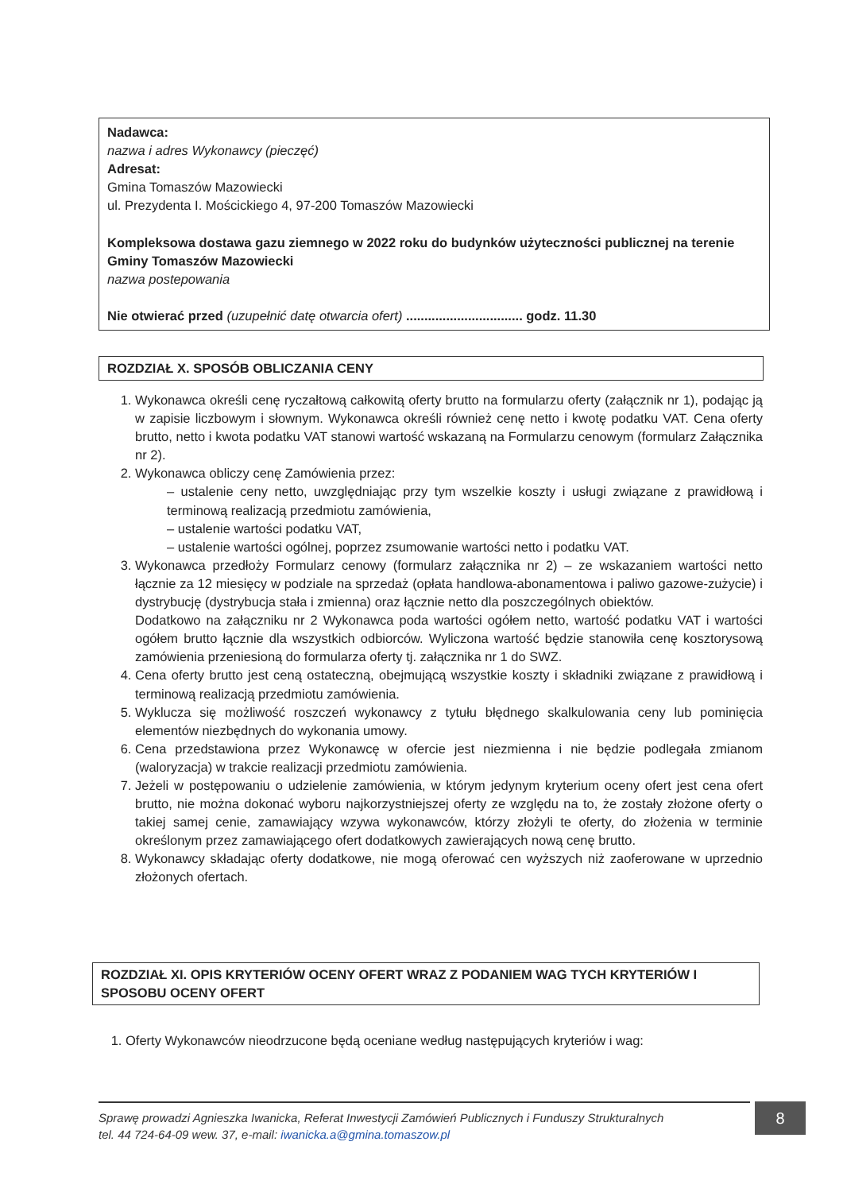Nadawca:
nazwa i adres Wykonawcy (pieczęć)
Adresat:
Gmina Tomaszów Mazowiecki
ul. Prezydenta I. Mościckiego 4, 97-200 Tomaszów Mazowiecki
Kompleksowa dostawa gazu ziemnego w 2022 roku do budynków użyteczności publicznej na terenie Gminy Tomaszów Mazowiecki
nazwa postepowania
Nie otwierać przed (uzupełnić datę otwarcia ofert) ................................ godz. 11.30
ROZDZIAŁ X. SPOSÓB OBLICZANIA CENY
1. Wykonawca określi cenę ryczałtową całkowitą oferty brutto na formularzu oferty (załącznik nr 1), podając ją w zapisie liczbowym i słownym. Wykonawca określi również cenę netto i kwotę podatku VAT. Cena oferty brutto, netto i kwota podatku VAT stanowi wartość wskazaną na Formularzu cenowym (formularz Załącznika nr 2).
2. Wykonawca obliczy cenę Zamówienia przez:
– ustalenie ceny netto, uwzględniając przy tym wszelkie koszty i usługi związane z prawidłową i terminową realizacją przedmiotu zamówienia,
– ustalenie wartości podatku VAT,
– ustalenie wartości ogólnej, poprzez zsumowanie wartości netto i podatku VAT.
3. Wykonawca przedłoży Formularz cenowy (formularz załącznika nr 2) – ze wskazaniem wartości netto łącznie za 12 miesięcy w podziale na sprzedaż (opłata handlowa-abonamentowa i paliwo gazowe-zużycie) i dystrybucję (dystrybucja stała i zmienna) oraz łącznie netto dla poszczególnych obiektów.
Dodatkowo na załączniku nr 2 Wykonawca poda wartości ogółem netto, wartość podatku VAT i wartości ogółem brutto łącznie dla wszystkich odbiorców. Wyliczona wartość będzie stanowiła cenę kosztorysową zamówienia przeniesioną do formularza oferty tj. załącznika nr 1 do SWZ.
4. Cena oferty brutto jest ceną ostateczną, obejmującą wszystkie koszty i składniki związane z prawidłową i terminową realizacją przedmiotu zamówienia.
5. Wyklucza się możliwość roszczeń wykonawcy z tytułu błędnego skalkulowania ceny lub pominięcia elementów niezbędnych do wykonania umowy.
6. Cena przedstawiona przez Wykonawcę w ofercie jest niezmienna i nie będzie podlegała zmianom (waloryzacja) w trakcie realizacji przedmiotu zamówienia.
7. Jeżeli w postępowaniu o udzielenie zamówienia, w którym jedynym kryterium oceny ofert jest cena ofert brutto, nie można dokonać wyboru najkorzystniejszej oferty ze względu na to, że zostały złożone oferty o takiej samej cenie, zamawiający wzywa wykonawców, którzy złożyli te oferty, do złożenia w terminie określonym przez zamawiającego ofert dodatkowych zawierających nową cenę brutto.
8. Wykonawcy składając oferty dodatkowe, nie mogą oferować cen wyższych niż zaoferowane w uprzednio złożonych ofertach.
ROZDZIAŁ XI. OPIS KRYTERIÓW OCENY OFERT WRAZ Z PODANIEM WAG TYCH KRYTERIÓW I SPOSOBU OCENY OFERT
1. Oferty Wykonawców nieodrzucone będą oceniane według następujących kryteriów i wag:
Sprawę prowadzi Agnieszka Iwanicka, Referat Inwestycji Zamówień Publicznych i Funduszy Strukturalnych
tel. 44 724-64-09 wew. 37, e-mail: iwanicka.a@gmina.tomaszow.pl
8